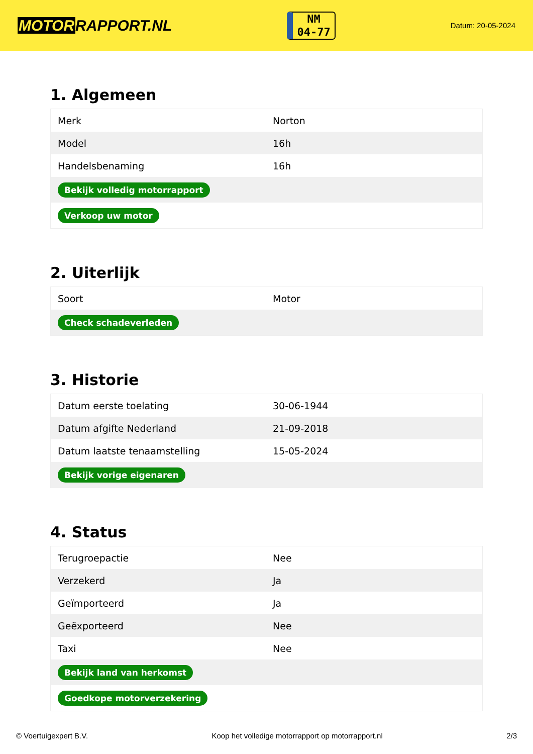MOTORRAPPORT.NL
NM
04-77
Datum: 20-05-2024
1. Algemeen
| Merk | Norton |
| Model | 16h |
| Handelsbenaming | 16h |
| Bekijk volledig motorrapport | |
| Verkoop uw motor | |
2. Uiterlijk
| Soort | Motor |
| Check schadeverleden | |
3. Historie
| Datum eerste toelating | 30-06-1944 |
| Datum afgifte Nederland | 21-09-2018 |
| Datum laatste tenaamstelling | 15-05-2024 |
| Bekijk vorige eigenaren | |
4. Status
| Terugroepactie | Nee |
| Verzekerd | Ja |
| Geïmporteerd | Ja |
| Geëxporteerd | Nee |
| Taxi | Nee |
| Bekijk land van herkomst | |
| Goedkope motorverzekering | |
© Voertuigexpert B.V. Koop het volledige motorrapport op motorrapport.nl 2/3